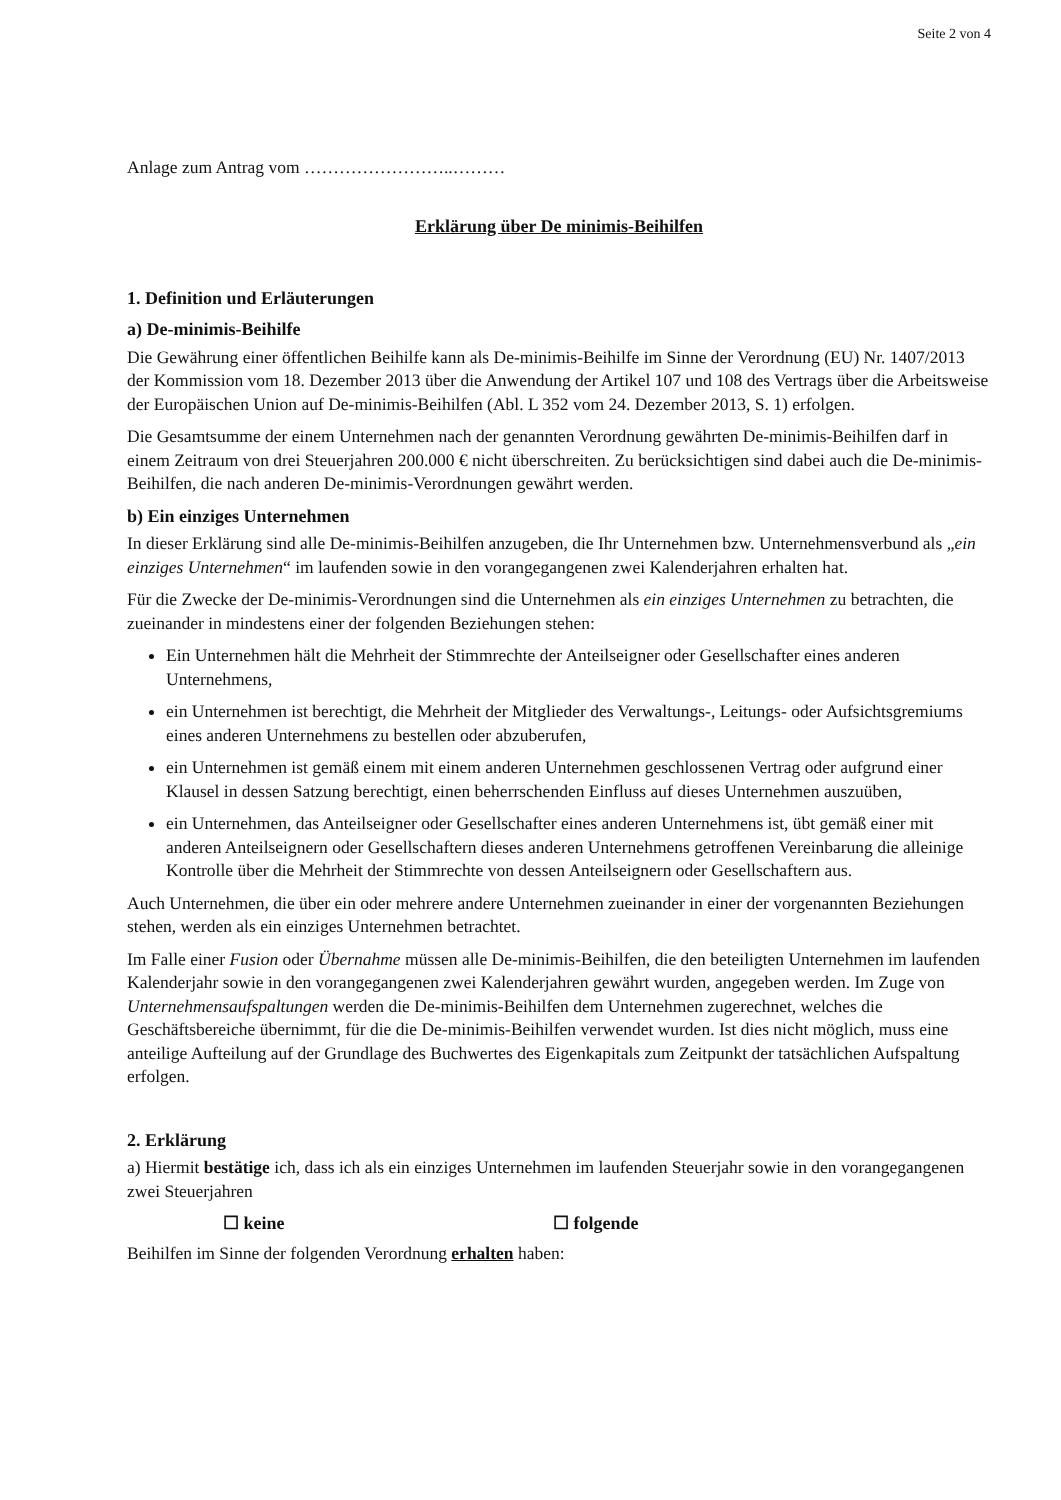Seite 2 von 4
Anlage zum Antrag vom ……………………..………
Erklärung über De minimis-Beihilfen
1. Definition und Erläuterungen
a) De-minimis-Beihilfe
Die Gewährung einer öffentlichen Beihilfe kann als De-minimis-Beihilfe im Sinne der Verordnung (EU) Nr. 1407/2013 der Kommission vom 18. Dezember 2013 über die Anwendung der Artikel 107 und 108 des Vertrags über die Arbeitsweise der Europäischen Union auf De-minimis-Beihilfen (Abl. L 352 vom 24. Dezember 2013, S. 1) erfolgen.
Die Gesamtsumme der einem Unternehmen nach der genannten Verordnung gewährten De-minimis-Beihilfen darf in einem Zeitraum von drei Steuerjahren 200.000 € nicht überschreiten. Zu berücksichtigen sind dabei auch die De-minimis-Beihilfen, die nach anderen De-minimis-Verordnungen gewährt werden.
b) Ein einziges Unternehmen
In dieser Erklärung sind alle De-minimis-Beihilfen anzugeben, die Ihr Unternehmen bzw. Unternehmensverbund als „ein einziges Unternehmen“ im laufenden sowie in den vorangegangenen zwei Kalenderjahren erhalten hat.
Für die Zwecke der De-minimis-Verordnungen sind die Unternehmen als ein einziges Unternehmen zu betrachten, die zueinander in mindestens einer der folgenden Beziehungen stehen:
Ein Unternehmen hält die Mehrheit der Stimmrechte der Anteilseigner oder Gesellschafter eines anderen Unternehmens,
ein Unternehmen ist berechtigt, die Mehrheit der Mitglieder des Verwaltungs-, Leitungs- oder Aufsichtsgremiums eines anderen Unternehmens zu bestellen oder abzuberufen,
ein Unternehmen ist gemäß einem mit einem anderen Unternehmen geschlossenen Vertrag oder aufgrund einer Klausel in dessen Satzung berechtigt, einen beherrschenden Einfluss auf dieses Unternehmen auszuüben,
ein Unternehmen, das Anteilseigner oder Gesellschafter eines anderen Unternehmens ist, übt gemäß einer mit anderen Anteilseignern oder Gesellschaftern dieses anderen Unternehmens getroffenen Vereinbarung die alleinige Kontrolle über die Mehrheit der Stimmrechte von dessen Anteilseignern oder Gesellschaftern aus.
Auch Unternehmen, die über ein oder mehrere andere Unternehmen zueinander in einer der vorgenannten Beziehungen stehen, werden als ein einziges Unternehmen betrachtet.
Im Falle einer Fusion oder Übernahme müssen alle De-minimis-Beihilfen, die den beteiligten Unternehmen im laufenden Kalenderjahr sowie in den vorangegangenen zwei Kalenderjahren gewährt wurden, angegeben werden. Im Zuge von Unternehmensaufspaltungen werden die De-minimis-Beihilfen dem Unternehmen zugerechnet, welches die Geschäftsbereiche übernimmt, für die die De-minimis-Beihilfen verwendet wurden. Ist dies nicht möglich, muss eine anteilige Aufteilung auf der Grundlage des Buchwertes des Eigenkapitals zum Zeitpunkt der tatsächlichen Aufspaltung erfolgen.
2. Erklärung
a) Hiermit bestätige ich, dass ich als ein einziges Unternehmen im laufenden Steuerjahr sowie in den vorangegangenen zwei Steuerjahren
☐ keine ☐ folgende
Beihilfen im Sinne der folgenden Verordnung erhalten haben: